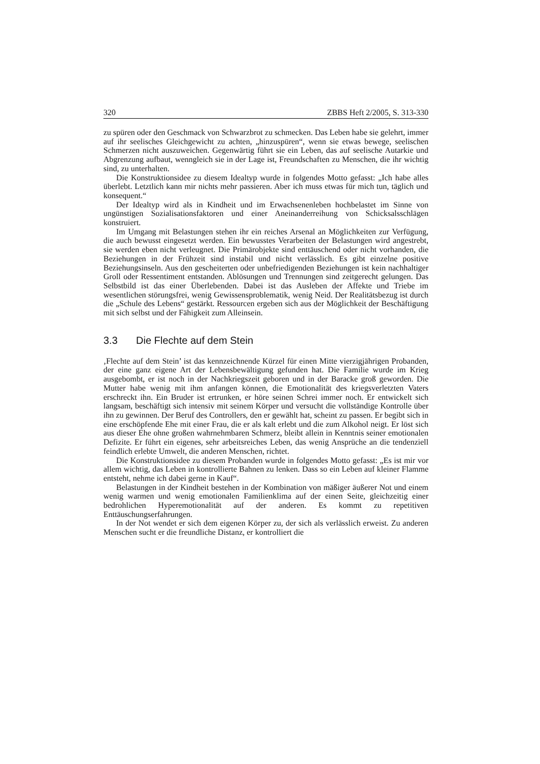320 ZBBS Heft 2/2005, S. 313-330
zu spüren oder den Geschmack von Schwarzbrot zu schmecken. Das Leben habe sie gelehrt, immer auf ihr seelisches Gleichgewicht zu achten, „hinzuspüren“, wenn sie etwas bewege, seelischen Schmerzen nicht auszuweichen. Gegenwärtig führt sie ein Leben, das auf seelische Autarkie und Abgrenzung aufbaut, wenngleich sie in der Lage ist, Freundschaften zu Menschen, die ihr wichtig sind, zu unterhalten.
Die Konstruktionsidee zu diesem Idealtyp wurde in folgendes Motto gefasst: „Ich habe alles überlebt. Letztlich kann mir nichts mehr passieren. Aber ich muss etwas für mich tun, täglich und konsequent.“
Der Idealtyp wird als in Kindheit und im Erwachsenenleben hochbelastet im Sinne von ungünstigen Sozialisationsfaktoren und einer Aneinanderreihung von Schicksalsschlägen konstruiert.
Im Umgang mit Belastungen stehen ihr ein reiches Arsenal an Möglichkeiten zur Verfügung, die auch bewusst eingesetzt werden. Ein bewusstes Verarbeiten der Belastungen wird angestrebt, sie werden eben nicht verleugnet. Die Primärobjekte sind enttäuschend oder nicht vorhanden, die Beziehungen in der Frühzeit sind instabil und nicht verlässlich. Es gibt einzelne positive Beziehungsinseln. Aus den gescheiterten oder unbefriedigenden Beziehungen ist kein nachhaltiger Groll oder Ressentiment entstanden. Ablösungen und Trennungen sind zeitgerecht gelungen. Das Selbstbild ist das einer Überlebenden. Dabei ist das Ausleben der Affekte und Triebe im wesentlichen störungsfrei, wenig Gewissensproblematik, wenig Neid. Der Realitätsbezug ist durch die „Schule des Lebens“ gestärkt. Ressourcen ergeben sich aus der Möglichkeit der Beschäftigung mit sich selbst und der Fähigkeit zum Alleinsein.
3.3 Die Flechte auf dem Stein
‚Flechte auf dem Stein’ ist das kennzeichnende Kürzel für einen Mitte vierzigjährigen Probanden, der eine ganz eigene Art der Lebensbewältigung gefunden hat. Die Familie wurde im Krieg ausgebombt, er ist noch in der Nachkriegszeit geboren und in der Baracke groß geworden. Die Mutter habe wenig mit ihm anfangen können, die Emotionalität des kriegsverletzten Vaters erschreckt ihn. Ein Bruder ist ertrunken, er höre seinen Schrei immer noch. Er entwickelt sich langsam, beschäftigt sich intensiv mit seinem Körper und versucht die vollständige Kontrolle über ihn zu gewinnen. Der Beruf des Controllers, den er gewählt hat, scheint zu passen. Er begibt sich in eine erschöpfende Ehe mit einer Frau, die er als kalt erlebt und die zum Alkohol neigt. Er löst sich aus dieser Ehe ohne großen wahrnehmbaren Schmerz, bleibt allein in Kenntnis seiner emotionalen Defizite. Er führt ein eigenes, sehr arbeitsreiches Leben, das wenig Ansprüche an die tendenziell feindlich erlebte Umwelt, die anderen Menschen, richtet.
Die Konstruktionsidee zu diesem Probanden wurde in folgendes Motto gefasst: „Es ist mir vor allem wichtig, das Leben in kontrollierte Bahnen zu lenken. Dass so ein Leben auf kleiner Flamme entsteht, nehme ich dabei gerne in Kauf“.
Belastungen in der Kindheit bestehen in der Kombination von mäßiger äußerer Not und einem wenig warmen und wenig emotionalen Familienklima auf der einen Seite, gleichzeitig einer bedrohlichen Hyperemotionalität auf der anderen. Es kommt zu repetitiven Enttäuschungserfahrungen.
In der Not wendet er sich dem eigenen Körper zu, der sich als verlässlich erweist. Zu anderen Menschen sucht er die freundliche Distanz, er kontrolliert die